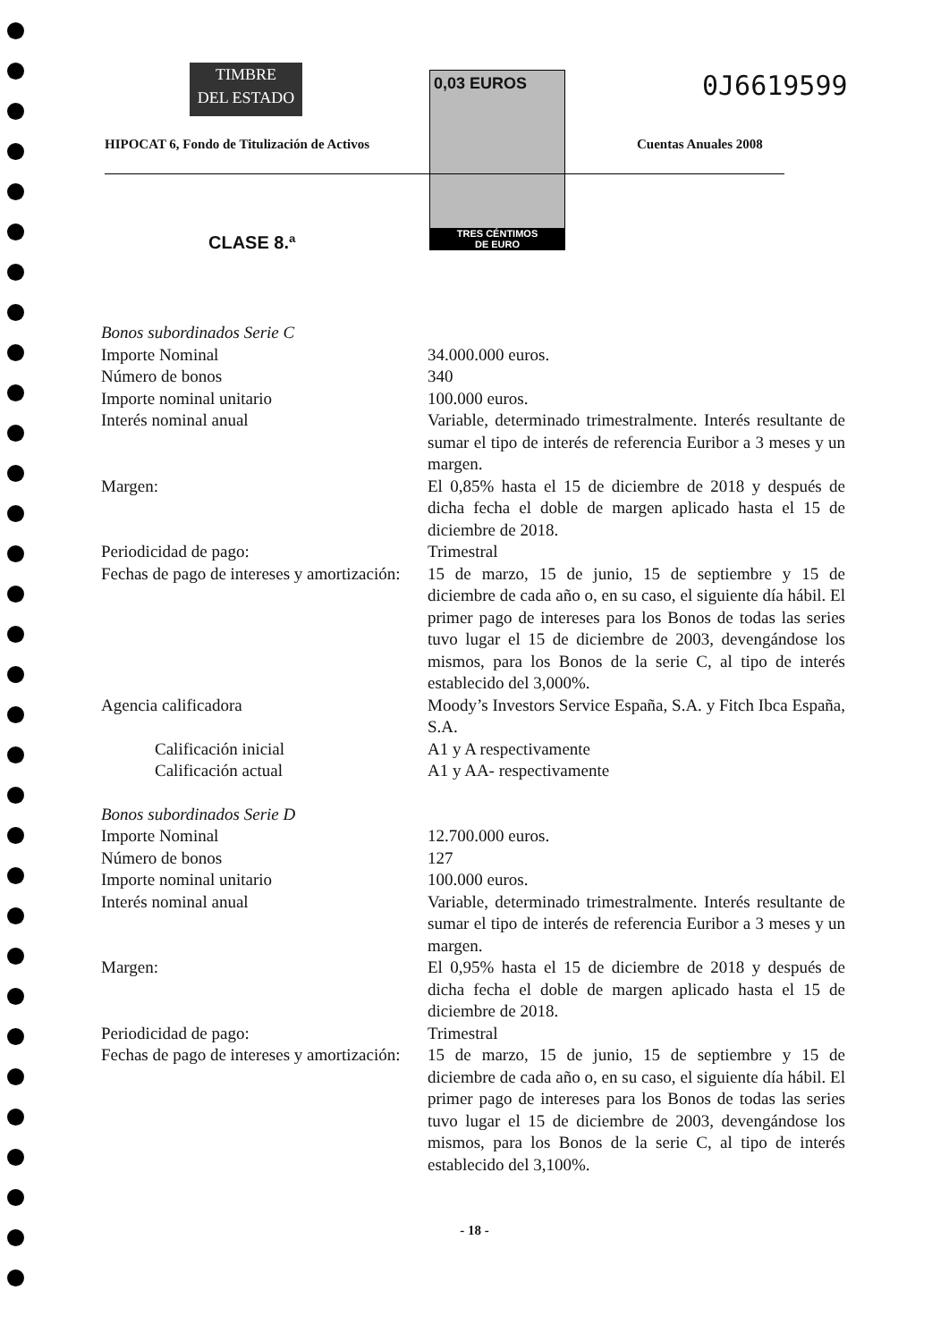TIMBRE
DEL ESTADO
0,03 EUROS
TRES CÉNTIMOS
DE EURO
0J6619599
HIPOCAT 6, Fondo de Titulización de Activos
Cuentas Anuales 2008
CLASE 8.ª
| Bonos subordinados Serie C | |
| Importe Nominal | 34.000.000 euros. |
| Número de bonos | 340 |
| Importe nominal unitario | 100.000 euros. |
| Interés nominal anual | Variable, determinado trimestralmente. Interés resultante de sumar el tipo de interés de referencia Euribor a 3 meses y un margen. |
| Margen: | El 0,85% hasta el 15 de diciembre de 2018 y después de dicha fecha el doble de margen aplicado hasta el 15 de diciembre de 2018. |
| Periodicidad de pago: | Trimestral |
| Fechas de pago de intereses y amortización: | 15 de marzo, 15 de junio, 15 de septiembre y 15 de diciembre de cada año o, en su caso, el siguiente día hábil. El primer pago de intereses para los Bonos de todas las series tuvo lugar el 15 de diciembre de 2003, devengándose los mismos, para los Bonos de la serie C, al tipo de interés establecido del 3,000%. |
| Agencia calificadora | Moody’s Investors Service España, S.A. y Fitch Ibca España, S.A. |
| Calificación inicial | A1 y A respectivamente |
| Calificación actual | A1 y AA- respectivamente |
| Bonos subordinados Serie D | |
| Importe Nominal | 12.700.000 euros. |
| Número de bonos | 127 |
| Importe nominal unitario | 100.000 euros. |
| Interés nominal anual | Variable, determinado trimestralmente. Interés resultante de sumar el tipo de interés de referencia Euribor a 3 meses y un margen. |
| Margen: | El 0,95% hasta el 15 de diciembre de 2018 y después de dicha fecha el doble de margen aplicado hasta el 15 de diciembre de 2018. |
| Periodicidad de pago: | Trimestral |
| Fechas de pago de intereses y amortización: | 15 de marzo, 15 de junio, 15 de septiembre y 15 de diciembre de cada año o, en su caso, el siguiente día hábil. El primer pago de intereses para los Bonos de todas las series tuvo lugar el 15 de diciembre de 2003, devengándose los mismos, para los Bonos de la serie C, al tipo de interés establecido del 3,100%. |
- 18 -